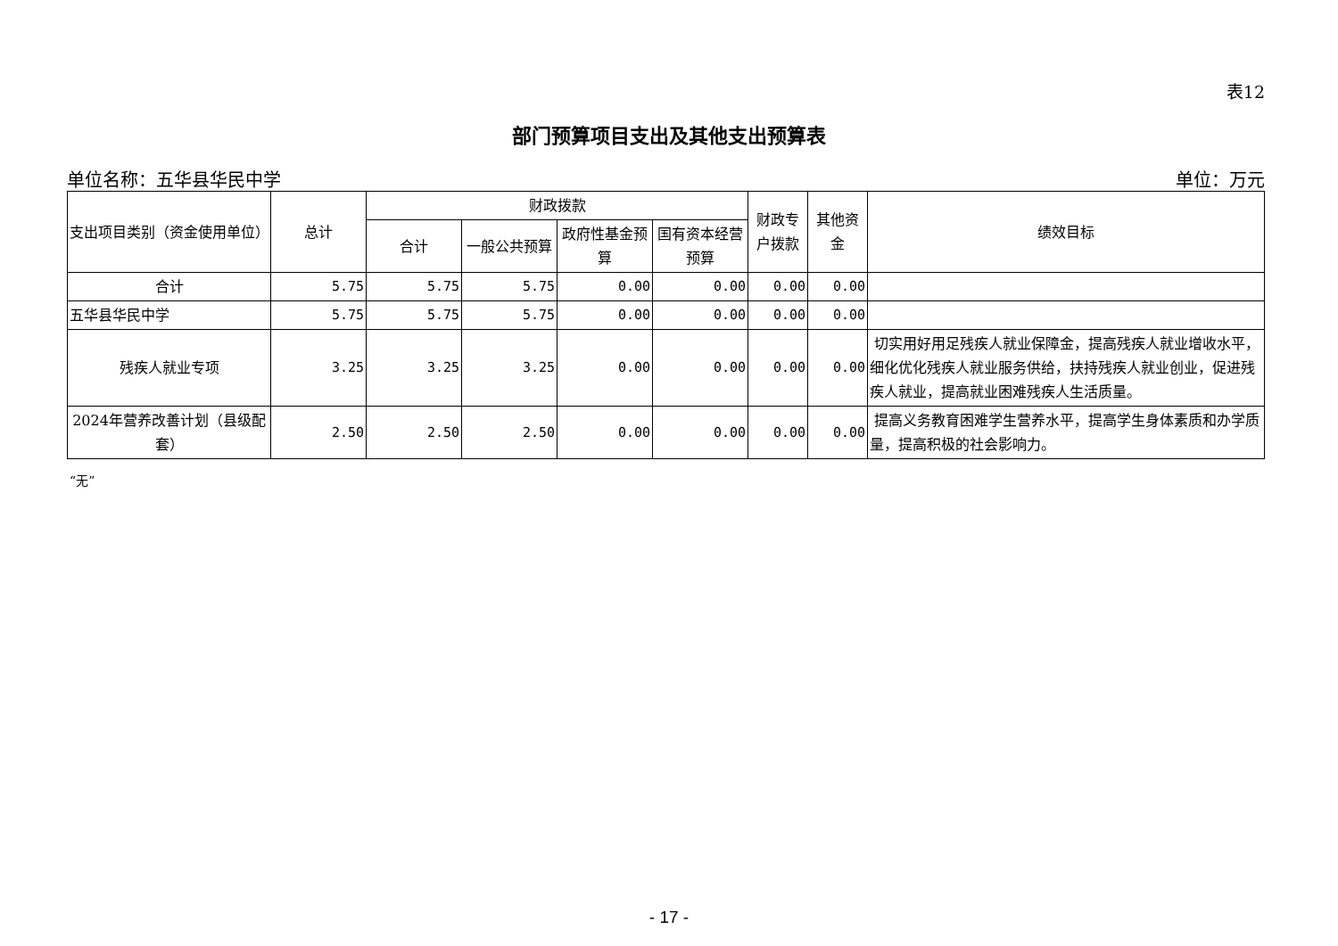表12
部门预算项目支出及其他支出预算表
单位名称：五华县华民中学 单位：万元
| 支出项目类别（资金使用单位） | 总计 | 财政拨款 | | | | 财政专户拨款 | 其他资金 | 绩效目标 |
| --- | --- | --- | --- | --- | --- | --- | --- | --- |
| | | 合计 | 一般公共预算 | 政府性基金预算 | 国有资本经营预算 | | | |
| 合计 | 5.75 | 5.75 | 5.75 | 0.00 | 0.00 | 0.00 | 0.00 | |
| 五华县华民中学 | 5.75 | 5.75 | 5.75 | 0.00 | 0.00 | 0.00 | 0.00 | |
| 残疾人就业专项 | 3.25 | 3.25 | 3.25 | 0.00 | 0.00 | 0.00 | 0.00 | 切实用好用足残疾人就业保障金，提高残疾人就业增收水平，细化优化残疾人就业服务供给，扶持残疾人就业创业，促进残疾人就业，提高就业困难残疾人生活质量。 |
| 2024年营养改善计划（县级配套） | 2.50 | 2.50 | 2.50 | 0.00 | 0.00 | 0.00 | 0.00 | 提高义务教育困难学生营养水平，提高学生身体素质和办学质量，提高积极的社会影响力。 |
“无”
- 17 -